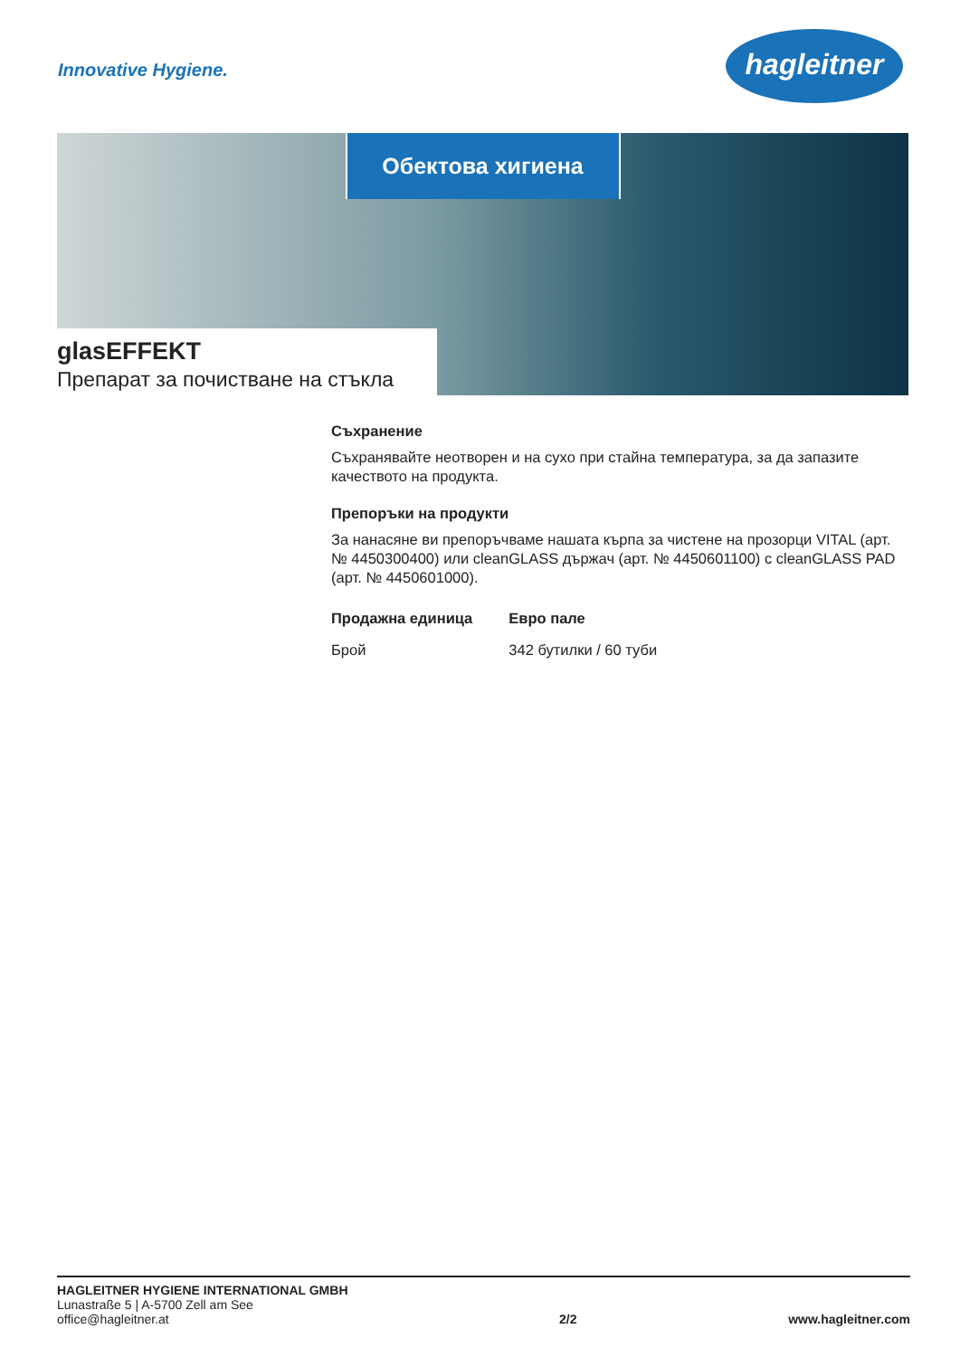Innovative Hygiene.
hagleitner
Обектова хигиена
glasEFFEKT
Препарат за почистване на стъкла
Съхранение
Съхранявайте неотворен и на сухо при стайна температура, за да запазите качеството на продукта.
Препоръки на продукти
За нанасяне ви препоръчваме нашата кърпа за чистене на прозорци VITAL (арт. № 4450300400) или cleanGLASS държач (арт. № 4450601100) с cleanGLASS PAD (арт. № 4450601000).
| Продажна единица | Евро пале |
| --- | --- |
| Брой | 342 бутилки / 60 туби |
HAGLEITNER HYGIENE INTERNATIONAL GMBH
Lunastraße 5 | A-5700 Zell am See
office@hagleitner.at
2/2
www.hagleitner.com